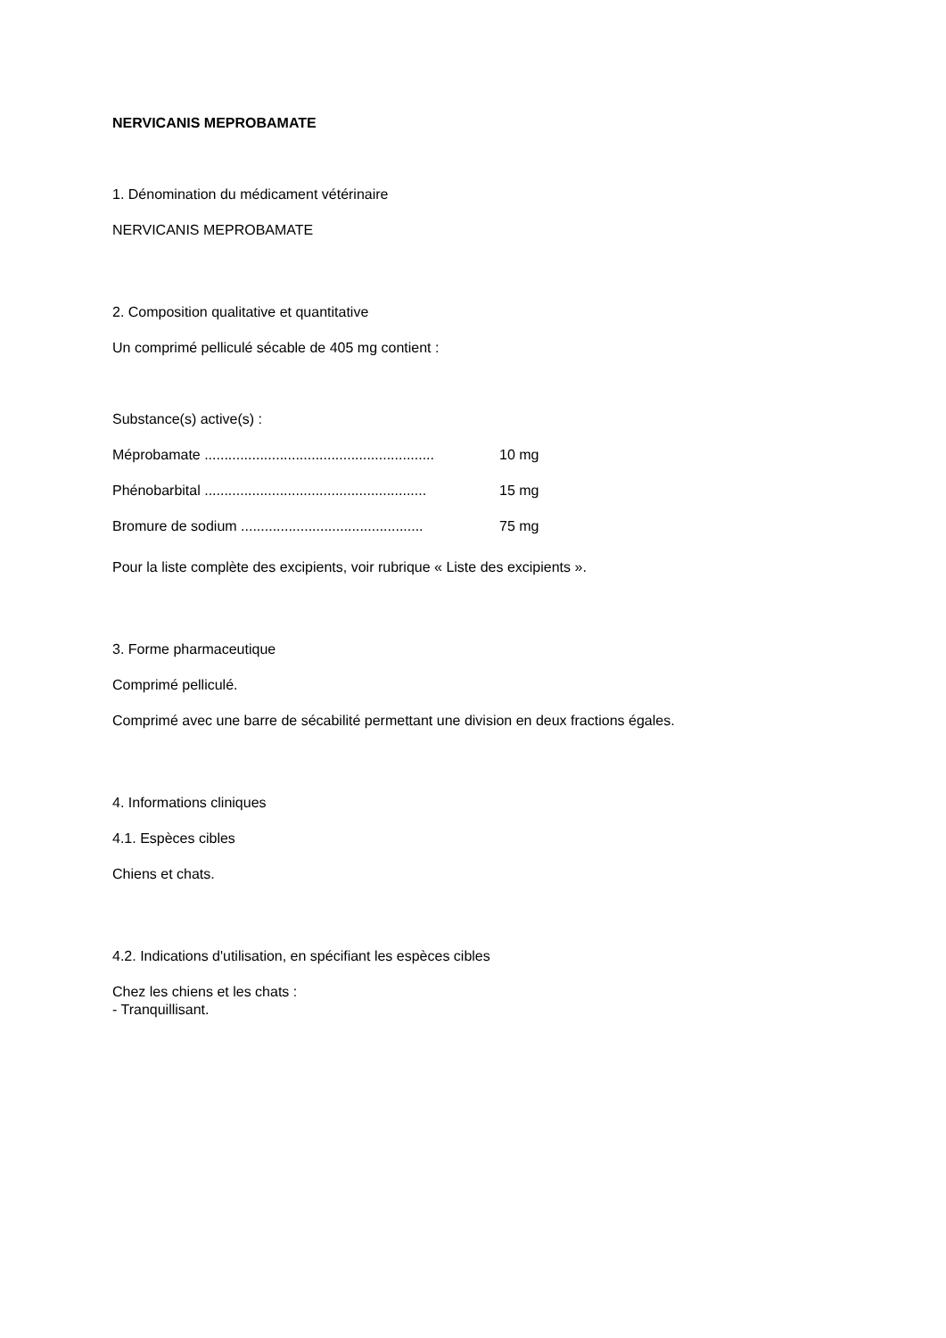NERVICANIS MEPROBAMATE
1. Dénomination du médicament vétérinaire
NERVICANIS MEPROBAMATE
2. Composition qualitative et quantitative
Un comprimé pelliculé sécable de 405 mg contient :
Substance(s) active(s) :
Méprobamate .......................................................... 10 mg
Phénobarbital ........................................................ 15 mg
Bromure de sodium .............................................. 75 mg
Pour la liste complète des excipients, voir rubrique « Liste des excipients ».
3. Forme pharmaceutique
Comprimé pelliculé.
Comprimé avec une barre de sécabilité permettant une division en deux fractions égales.
4. Informations cliniques
4.1. Espèces cibles
Chiens et chats.
4.2. Indications d'utilisation, en spécifiant les espèces cibles
Chez les chiens et les chats :
- Tranquillisant.